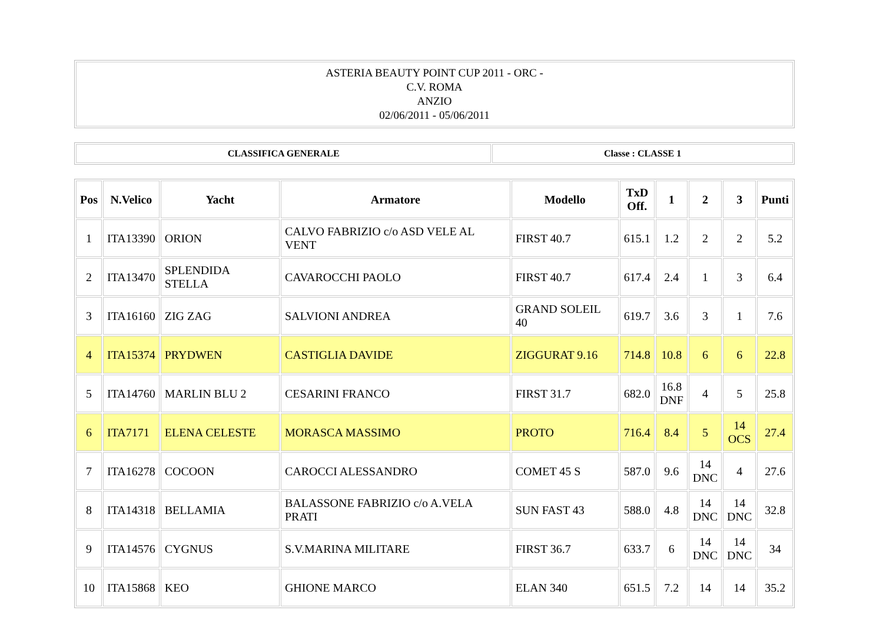| ASTERIA BEAUTY POINT CUP 2011 - ORC - C.V. ROMA ANZIO 02/06/2011 - 05/06/2011 |
| CLASSIFICA GENERALE | Classe : CLASSE 1 |
| Pos | N.Velico | Yacht | Armatore | Modello | TxD Off. | 1 | 2 | 3 | Punti |
| --- | --- | --- | --- | --- | --- | --- | --- | --- | --- |
| 1 | ITA13390 | ORION | CALVO FABRIZIO c/o ASD VELE AL VENT | FIRST 40.7 | 615.1 | 1.2 | 2 | 2 | 5.2 |
| 2 | ITA13470 | SPLENDIDA STELLA | CAVAROCCHI PAOLO | FIRST 40.7 | 617.4 | 2.4 | 1 | 3 | 6.4 |
| 3 | ITA16160 | ZIG ZAG | SALVIONI ANDREA | GRAND SOLEIL 40 | 619.7 | 3.6 | 3 | 1 | 7.6 |
| 4 | ITA15374 | PRYDWEN | CASTIGLIA DAVIDE | ZIGGURAT 9.16 | 714.8 | 10.8 | 6 | 6 | 22.8 |
| 5 | ITA14760 | MARLIN BLU 2 | CESARINI FRANCO | FIRST 31.7 | 682.0 | 16.8 DNF | 4 | 5 | 25.8 |
| 6 | ITA7171 | ELENA CELESTE | MORASCA MASSIMO | PROTO | 716.4 | 8.4 | 5 | 14 OCS | 27.4 |
| 7 | ITA16278 | COCOON | CAROCCI ALESSANDRO | COMET 45 S | 587.0 | 9.6 | 14 DNC | 4 | 27.6 |
| 8 | ITA14318 | BELLAMIA | BALASSONE FABRIZIO c/o A.VELA PRATI | SUN FAST 43 | 588.0 | 4.8 | 14 DNC | 14 DNC | 32.8 |
| 9 | ITA14576 | CYGNUS | S.V.MARINA MILITARE | FIRST 36.7 | 633.7 | 6 | 14 DNC | 14 DNC | 34 |
| 10 | ITA15868 | KEO | GHIONE MARCO | ELAN 340 | 651.5 | 7.2 | 14 | 14 | 35.2 |